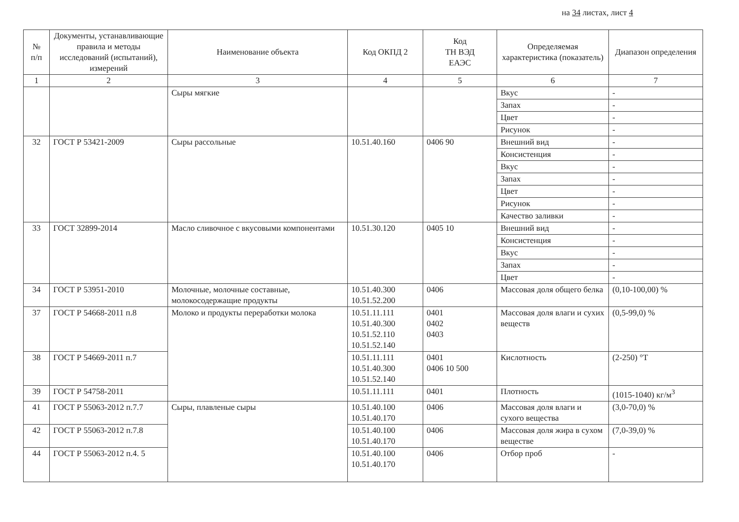на 34 листах, лист 4
| № п/п | Документы, устанавливающие правила и методы исследований (испытаний), измерений | Наименование объекта | Код ОКПД 2 | Код ТН ВЭД ЕАЭС | Определяемая характеристика (показатель) | Диапазон определения |
| --- | --- | --- | --- | --- | --- | --- |
| 1 | 2 | 3 | 4 | 5 | 6 | 7 |
| | | Сыры мягкие | | | Вкус | - |
| | | | | | Запах | - |
| | | | | | Цвет | - |
| | | | | | Рисунок | - |
| 32 | ГОСТ Р 53421-2009 | Сыры рассольные | 10.51.40.160 | 0406 90 | Внешний вид | - |
| | | | | | Консистенция | - |
| | | | | | Вкус | - |
| | | | | | Запах | - |
| | | | | | Цвет | - |
| | | | | | Рисунок | - |
| | | | | | Качество заливки | - |
| 33 | ГОСТ 32899-2014 | Масло сливочное с вкусовыми компонентами | 10.51.30.120 | 0405 10 | Внешний вид | - |
| | | | | | Консистенция | - |
| | | | | | Вкус | - |
| | | | | | Запах | - |
| | | | | | Цвет | - |
| 34 | ГОСТ Р 53951-2010 | Молочные, молочные составные, молокосодержащие продукты | 10.51.40.300 10.51.52.200 | 0406 | Массовая доля общего белка | (0,10-100,00) % |
| 37 | ГОСТ Р 54668-2011 п.8 | Молоко и продукты переработки молока | 10.51.11.111 10.51.40.300 10.51.52.110 10.51.52.140 | 0401 0402 0403 | Массовая доля влаги и сухих веществ | (0,5-99,0) % |
| 38 | ГОСТ Р 54669-2011 п.7 | | 10.51.11.111 10.51.40.300 10.51.52.140 | 0401 0406 10 500 | Кислотность | (2-250) °T |
| 39 | ГОСТ Р 54758-2011 | | 10.51.11.111 | 0401 | Плотность | (1015-1040) кг/м<sup>3</sup> |
| 41 | ГОСТ Р 55063-2012 п.7.7 | Сыры, плавленые сыры | 10.51.40.100 10.51.40.170 | 0406 | Массовая доля влаги и сухого вещества | (3,0-70,0) % |
| 42 | ГОСТ Р 55063-2012 п.7.8 | | 10.51.40.100 10.51.40.170 | 0406 | Массовая доля жира в сухом веществе | (7,0-39,0) % |
| 44 | ГОСТ Р 55063-2012 п.4. 5 | | 10.51.40.100 10.51.40.170 | 0406 | Отбор проб | - |